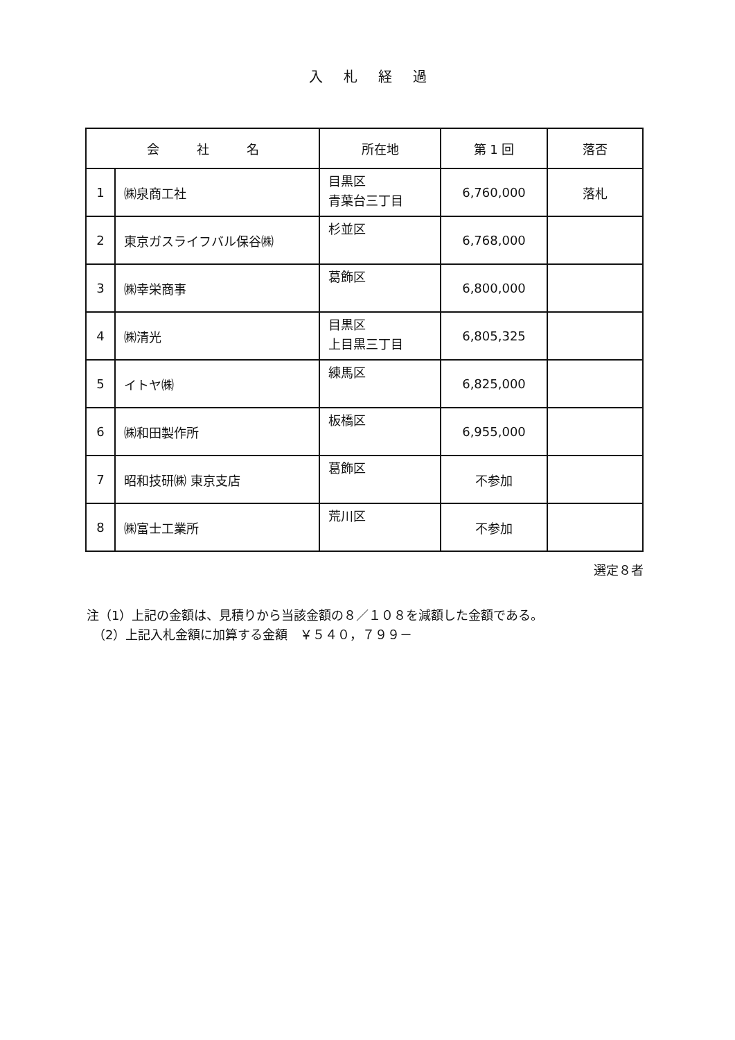入札経過
| 会 社 名 | | 所在地 | 第 1 回 | 落否 |
| --- | --- | --- | --- | --- |
| 1 | ㈱泉商工社 | 目黒区 青葉台三丁目 | 6,760,000 | 落札 |
| 2 | 東京ガスライフバル保谷㈱ | 杉並区 | 6,768,000 | |
| 3 | ㈱幸栄商事 | 葛飾区 | 6,800,000 | |
| 4 | ㈱清光 | 目黒区 上目黒三丁目 | 6,805,325 | |
| 5 | イトヤ㈱ | 練馬区 | 6,825,000 | |
| 6 | ㈱和田製作所 | 板橋区 | 6,955,000 | |
| 7 | 昭和技研㈱ 東京支店 | 葛飾区 | 不参加 | |
| 8 | ㈱富士工業所 | 荒川区 | 不参加 | |
選定８者
注（1）上記の金額は、見積りから当該金額の８／１０８を減額した金額である。
　（2）上記入札金額に加算する金額　￥５４０，７９９－